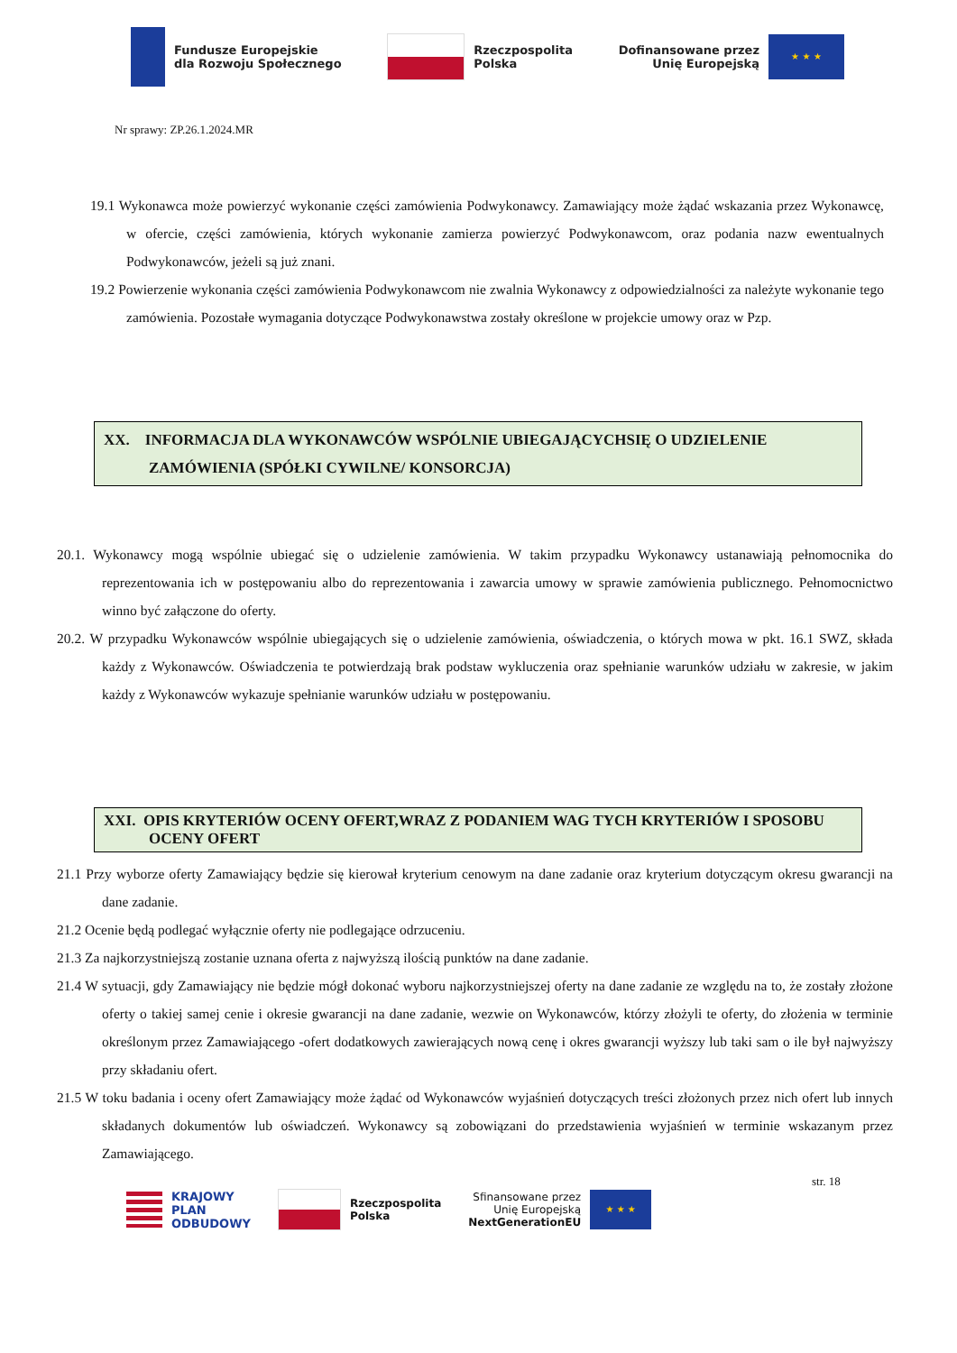Fundusze Europejskie
dla Rozwoju Społecznego
Rzeczpospolita
Polska
Dofinansowane przez
Unię Europejską ★ ★ ★
Nr sprawy: ZP.26.1.2024.MR
19.1 Wykonawca może powierzyć wykonanie części zamówienia Podwykonawcy. Zamawiający może żądać wskazania przez Wykonawcę, w ofercie, części zamówienia, których wykonanie zamierza powierzyć Podwykonawcom, oraz podania nazw ewentualnych Podwykonawców, jeżeli są już znani.
19.2 Powierzenie wykonania części zamówienia Podwykonawcom nie zwalnia Wykonawcy z odpowiedzialności za należyte wykonanie tego zamówienia. Pozostałe wymagania dotyczące Podwykonawstwa zostały określone w projekcie umowy oraz w Pzp.
XX. INFORMACJA DLA WYKONAWCÓW WSPÓLNIE UBIEGAJĄCYCHSIĘ O UDZIELENIE ZAMÓWIENIA (SPÓŁKI CYWILNE/ KONSORCJA)
20.1. Wykonawcy mogą wspólnie ubiegać się o udzielenie zamówienia. W takim przypadku Wykonawcy ustanawiają pełnomocnika do reprezentowania ich w postępowaniu albo do reprezentowania i zawarcia umowy w sprawie zamówienia publicznego. Pełnomocnictwo winno być załączone do oferty.
20.2. W przypadku Wykonawców wspólnie ubiegających się o udzielenie zamówienia, oświadczenia, o których mowa w pkt. 16.1 SWZ, składa każdy z Wykonawców. Oświadczenia te potwierdzają brak podstaw wykluczenia oraz spełnianie warunków udziału w zakresie, w jakim każdy z Wykonawców wykazuje spełnianie warunków udziału w postępowaniu.
XXI. OPIS KRYTERIÓW OCENY OFERT,WRAZ Z PODANIEM WAG TYCH KRYTERIÓW I SPOSOBU OCENY OFERT
21.1 Przy wyborze oferty Zamawiający będzie się kierował kryterium cenowym na dane zadanie oraz kryterium dotyczącym okresu gwarancji na dane zadanie.
21.2 Ocenie będą podlegać wyłącznie oferty nie podlegające odrzuceniu.
21.3 Za najkorzystniejszą zostanie uznana oferta z najwyższą ilością punktów na dane zadanie.
21.4 W sytuacji, gdy Zamawiający nie będzie mógł dokonać wyboru najkorzystniejszej oferty na dane zadanie ze względu na to, że zostały złożone oferty o takiej samej cenie i okresie gwarancji na dane zadanie, wezwie on Wykonawców, którzy złożyli te oferty, do złożenia w terminie określonym przez Zamawiającego -ofert dodatkowych zawierających nową cenę i okres gwarancji wyższy lub taki sam o ile był najwyższy przy składaniu ofert.
21.5 W toku badania i oceny ofert Zamawiający może żądać od Wykonawców wyjaśnień dotyczących treści złożonych przez nich ofert lub innych składanych dokumentów lub oświadczeń. Wykonawcy są zobowiązani do przedstawienia wyjaśnień w terminie wskazanym przez Zamawiającego.
str. 18
KRAJOWY
PLAN
ODBUDOWY
Rzeczpospolita
Polska
Sfinansowane przez
Unię Europejską
NextGenerationEU ★ ★ ★